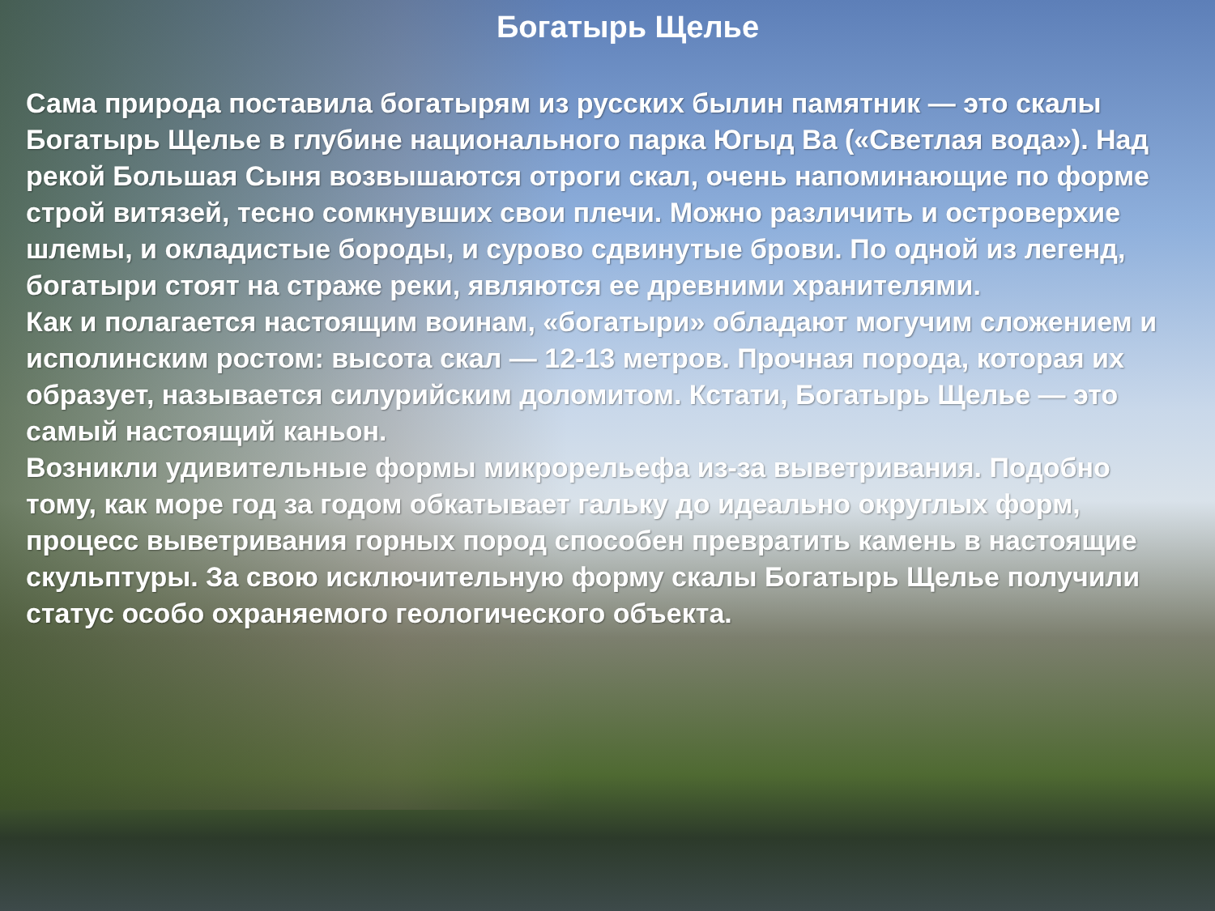Богатырь Щелье
Сама природа поставила богатырям из русских былин памятник — это скалы Богатырь Щелье в глубине национального парка Югыд Ва («Светлая вода»). Над рекой Большая Сыня возвышаются отроги скал, очень напоминающие по форме строй витязей, тесно сомкнувших свои плечи. Можно различить и островерхие шлемы, и окладистые бороды, и сурово сдвинутые брови. По одной из легенд, богатыри стоят на страже реки, являются ее древними хранителями.
Как и полагается настоящим воинам, «богатыри» обладают могучим сложением и исполинским ростом: высота скал — 12-13 метров. Прочная порода, которая их образует, называется силурийским доломитом. Кстати, Богатырь Щелье — это самый настоящий каньон.
Возникли удивительные формы микрорельефа из-за выветривания. Подобно тому, как море год за годом обкатывает гальку до идеально округлых форм, процесс выветривания горных пород способен превратить камень в настоящие скульптуры. За свою исключительную форму скалы Богатырь Щелье получили статус особо охраняемого геологического объекта.